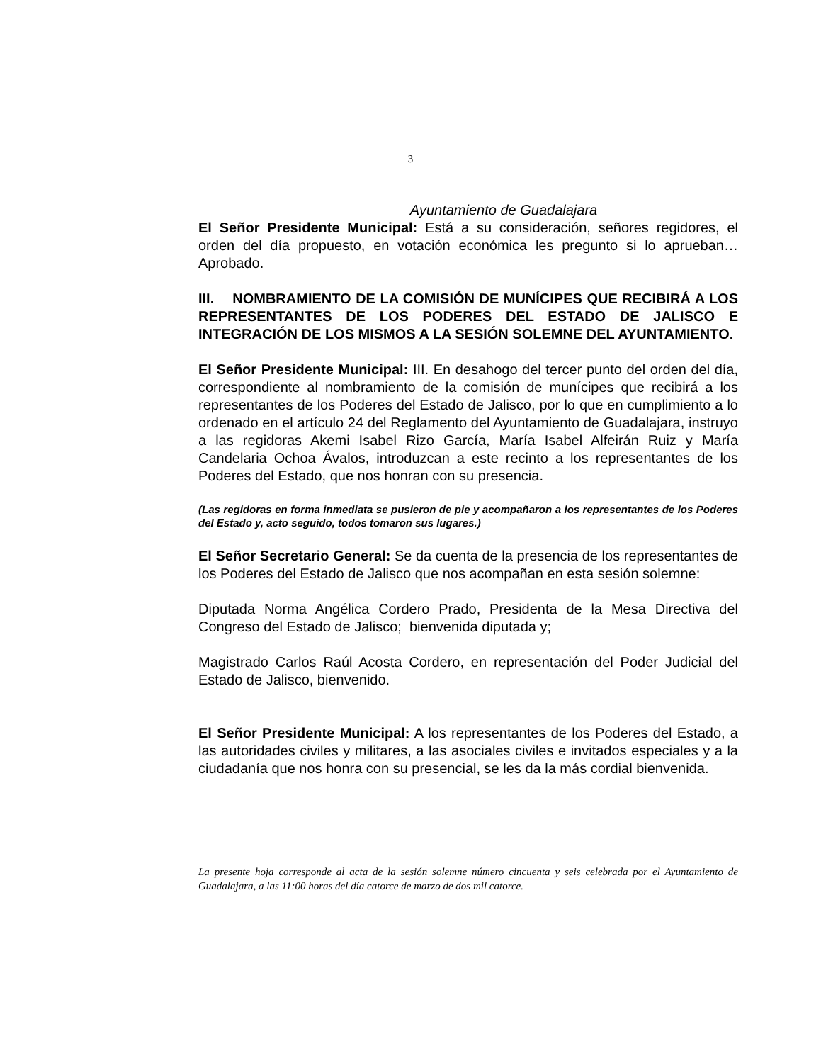3
Ayuntamiento de Guadalajara
El Señor Presidente Municipal: Está a su consideración, señores regidores, el orden del día propuesto, en votación económica les pregunto si lo aprueban… Aprobado.
III. NOMBRAMIENTO DE LA COMISIÓN DE MUNÍCIPES QUE RECIBIRÁ A LOS REPRESENTANTES DE LOS PODERES DEL ESTADO DE JALISCO E INTEGRACIÓN DE LOS MISMOS A LA SESIÓN SOLEMNE DEL AYUNTAMIENTO.
El Señor Presidente Municipal: III. En desahogo del tercer punto del orden del día, correspondiente al nombramiento de la comisión de munícipes que recibirá a los representantes de los Poderes del Estado de Jalisco, por lo que en cumplimiento a lo ordenado en el artículo 24 del Reglamento del Ayuntamiento de Guadalajara, instruyo a las regidoras Akemi Isabel Rizo García, María Isabel Alfeirán Ruiz y María Candelaria Ochoa Ávalos, introduzcan a este recinto a los representantes de los Poderes del Estado, que nos honran con su presencia.
(Las regidoras en forma inmediata se pusieron de pie y acompañaron a los representantes de los Poderes del Estado y, acto seguido, todos tomaron sus lugares.)
El Señor Secretario General: Se da cuenta de la presencia de los representantes de los Poderes del Estado de Jalisco que nos acompañan en esta sesión solemne:
Diputada Norma Angélica Cordero Prado, Presidenta de la Mesa Directiva del Congreso del Estado de Jalisco; bienvenida diputada y;
Magistrado Carlos Raúl Acosta Cordero, en representación del Poder Judicial del Estado de Jalisco, bienvenido.
El Señor Presidente Municipal: A los representantes de los Poderes del Estado, a las autoridades civiles y militares, a las asociales civiles e invitados especiales y a la ciudadanía que nos honra con su presencial, se les da la más cordial bienvenida.
La presente hoja corresponde al acta de la sesión solemne número cincuenta y seis celebrada por el Ayuntamiento de Guadalajara, a las 11:00 horas del día catorce de marzo de dos mil catorce.